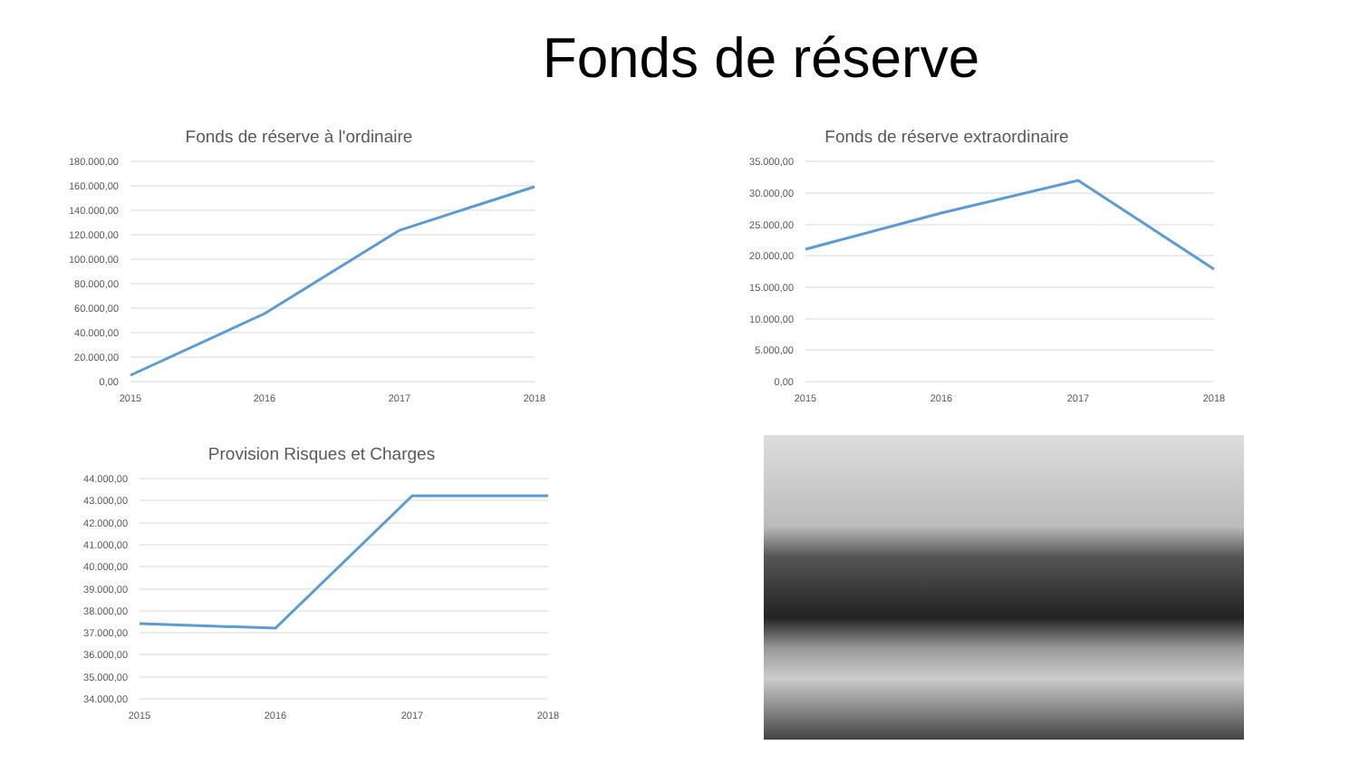Fonds de réserve
Fonds de réserve à l'ordinaire
180.000,00
160.000,00
140.000,00
120.000,00
100.000,00
80.000,00
60.000,00
40.000,00
20.000,00
0,00
2015
2016
2017
2018
Fonds de réserve extraordinaire
35.000,00
30.000,00
25.000,00
20.000,00
15.000,00
10.000,00
5.000,00
0,00
2015
2016
2017
2018
Provision Risques et Charges
44.000,00
43.000,00
42.000,00
41.000,00
40.000,00
39.000,00
38.000,00
37.000,00
36.000,00
35.000,00
34.000,00
2015
2016
2017
2018